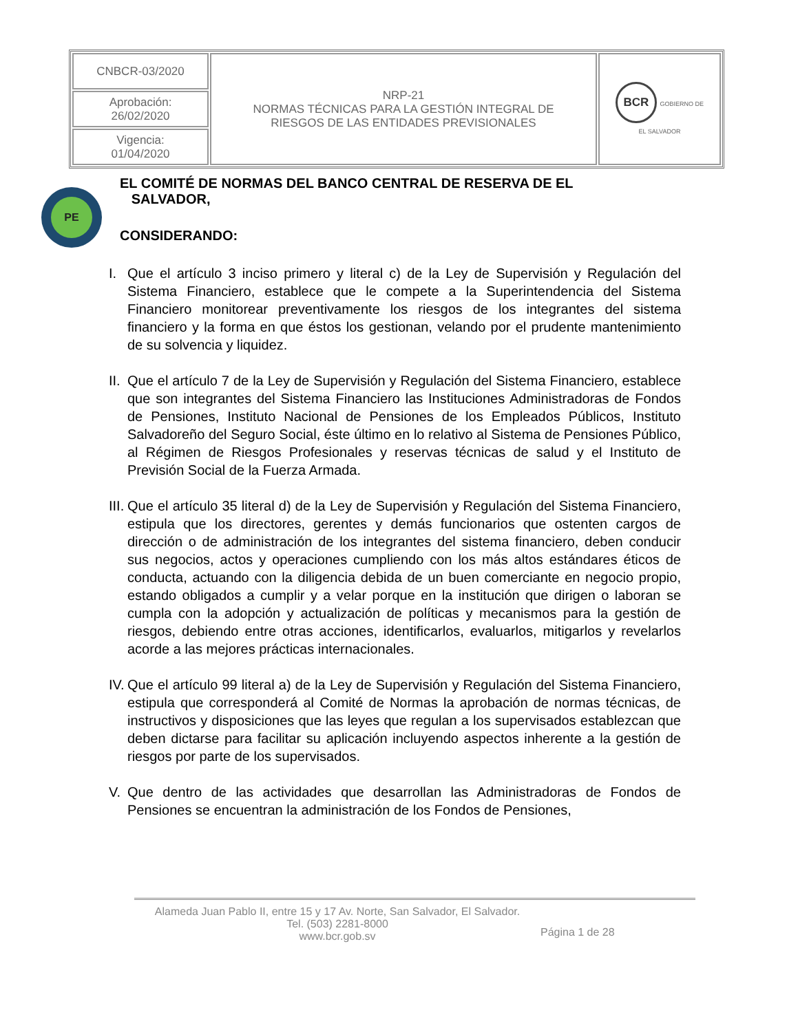| CNBCR-03/2020 | NRP-21 NORMAS TÉCNICAS PARA LA GESTIÓN INTEGRAL DE RIESGOS DE LAS ENTIDADES PREVISIONALES | BCR GOBIERNO DE EL SALVADOR |
| Aprobación: 26/02/2020 | | |
| Vigencia: 01/04/2020 | | |
PE
EL COMITÉ DE NORMAS DEL BANCO CENTRAL DE RESERVA DE EL
SALVADOR,
CONSIDERANDO:
I. Que el artículo 3 inciso primero y literal c) de la Ley de Supervisión y Regulación del Sistema Financiero, establece que le compete a la Superintendencia del Sistema Financiero monitorear preventivamente los riesgos de los integrantes del sistema financiero y la forma en que éstos los gestionan, velando por el prudente mantenimiento de su solvencia y liquidez.
II. Que el artículo 7 de la Ley de Supervisión y Regulación del Sistema Financiero, establece que son integrantes del Sistema Financiero las Instituciones Administradoras de Fondos de Pensiones, Instituto Nacional de Pensiones de los Empleados Públicos, Instituto Salvadoreño del Seguro Social, éste último en lo relativo al Sistema de Pensiones Público, al Régimen de Riesgos Profesionales y reservas técnicas de salud y el Instituto de Previsión Social de la Fuerza Armada.
III. Que el artículo 35 literal d) de la Ley de Supervisión y Regulación del Sistema Financiero, estipula que los directores, gerentes y demás funcionarios que ostenten cargos de dirección o de administración de los integrantes del sistema financiero, deben conducir sus negocios, actos y operaciones cumpliendo con los más altos estándares éticos de conducta, actuando con la diligencia debida de un buen comerciante en negocio propio, estando obligados a cumplir y a velar porque en la institución que dirigen o laboran se cumpla con la adopción y actualización de políticas y mecanismos para la gestión de riesgos, debiendo entre otras acciones, identificarlos, evaluarlos, mitigarlos y revelarlos acorde a las mejores prácticas internacionales.
IV. Que el artículo 99 literal a) de la Ley de Supervisión y Regulación del Sistema Financiero, estipula que corresponderá al Comité de Normas la aprobación de normas técnicas, de instructivos y disposiciones que las leyes que regulan a los supervisados establezcan que deben dictarse para facilitar su aplicación incluyendo aspectos inherente a la gestión de riesgos por parte de los supervisados.
V. Que dentro de las actividades que desarrollan las Administradoras de Fondos de Pensiones se encuentran la administración de los Fondos de Pensiones,
Alameda Juan Pablo II, entre 15 y 17 Av. Norte, San Salvador, El Salvador.
Tel. (503) 2281-8000
www.bcr.gob.sv
Página 1 de 28